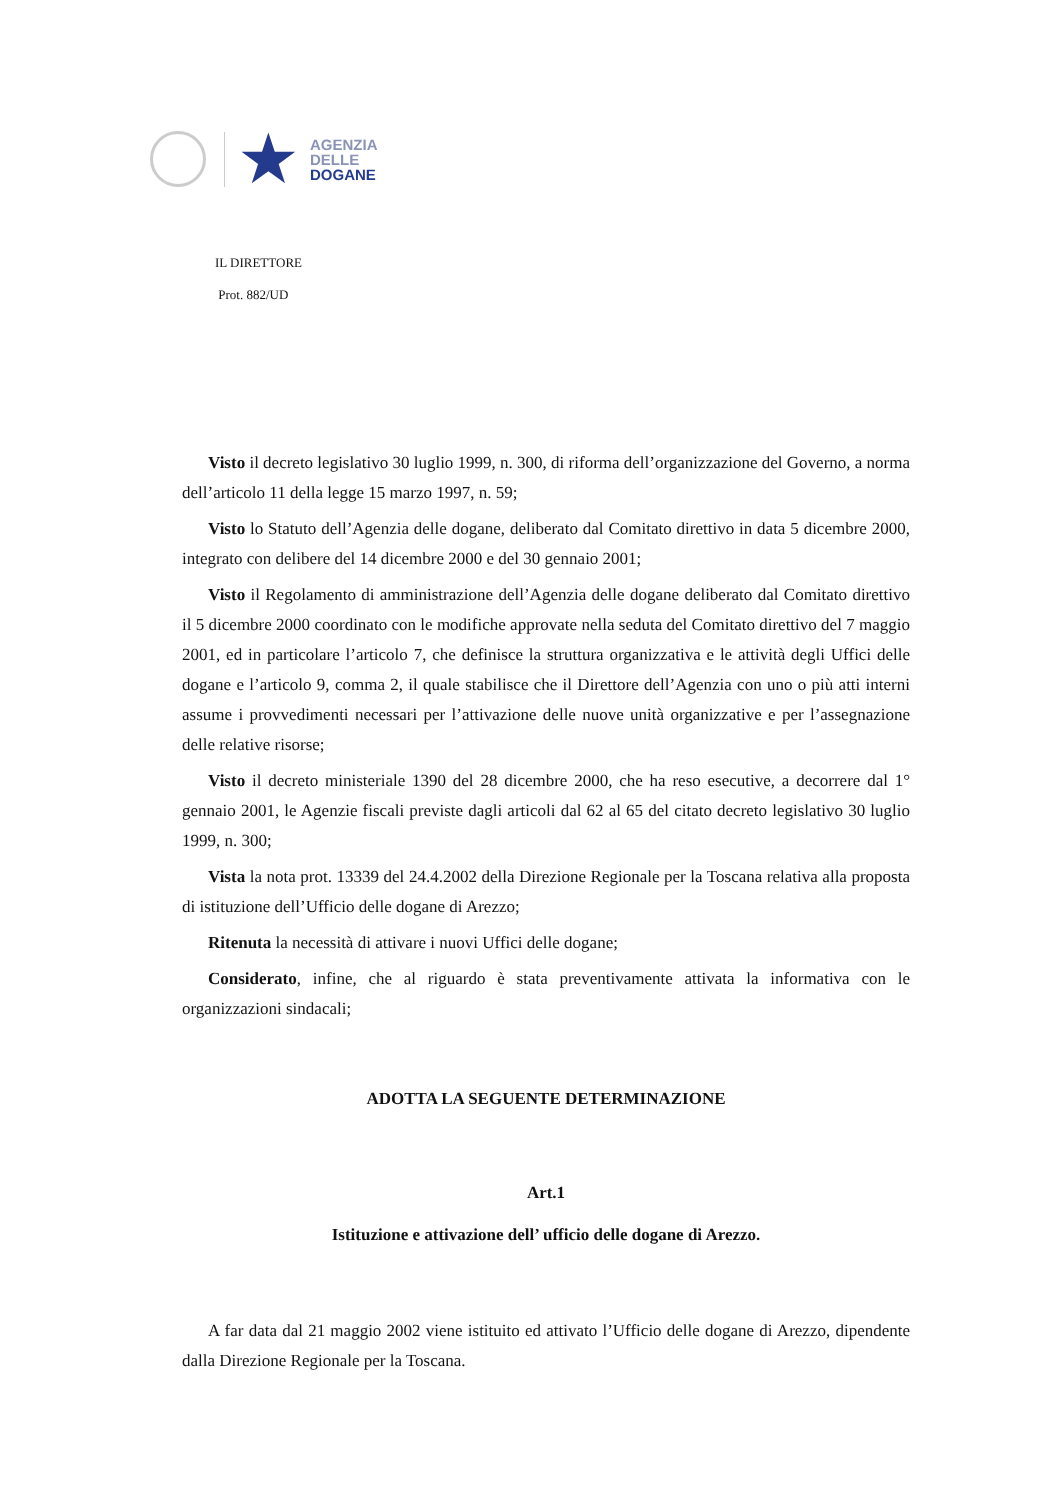★
AGENZIA
DELLE
DOGANE
IL DIRETTORE
Prot. 882/UD
Visto il decreto legislativo 30 luglio 1999, n. 300, di riforma dell’organizzazione del Governo, a norma dell’articolo 11 della legge 15 marzo 1997, n. 59;
Visto lo Statuto dell’Agenzia delle dogane, deliberato dal Comitato direttivo in data 5 dicembre 2000, integrato con delibere del 14 dicembre 2000 e del 30 gennaio 2001;
Visto il Regolamento di amministrazione dell’Agenzia delle dogane deliberato dal Comitato direttivo il 5 dicembre 2000 coordinato con le modifiche approvate nella seduta del Comitato direttivo del 7 maggio 2001, ed in particolare l’articolo 7, che definisce la struttura organizzativa e le attività degli Uffici delle dogane e l’articolo 9, comma 2, il quale stabilisce che il Direttore dell’Agenzia con uno o più atti interni assume i provvedimenti necessari per l’attivazione delle nuove unità organizzative e per l’assegnazione delle relative risorse;
Visto il decreto ministeriale 1390 del 28 dicembre 2000, che ha reso esecutive, a decorrere dal 1° gennaio 2001, le Agenzie fiscali previste dagli articoli dal 62 al 65 del citato decreto legislativo 30 luglio 1999, n. 300;
Vista la nota prot. 13339 del 24.4.2002 della Direzione Regionale per la Toscana relativa alla proposta di istituzione dell’Ufficio delle dogane di Arezzo;
Ritenuta la necessità di attivare i nuovi Uffici delle dogane;
Considerato, infine, che al riguardo è stata preventivamente attivata la informativa con le organizzazioni sindacali;
ADOTTA LA SEGUENTE DETERMINAZIONE
Art.1
Istituzione e attivazione dell’ ufficio delle dogane di Arezzo.
A far data dal 21 maggio 2002 viene istituito ed attivato l’Ufficio delle dogane di Arezzo, dipendente dalla Direzione Regionale per la Toscana.